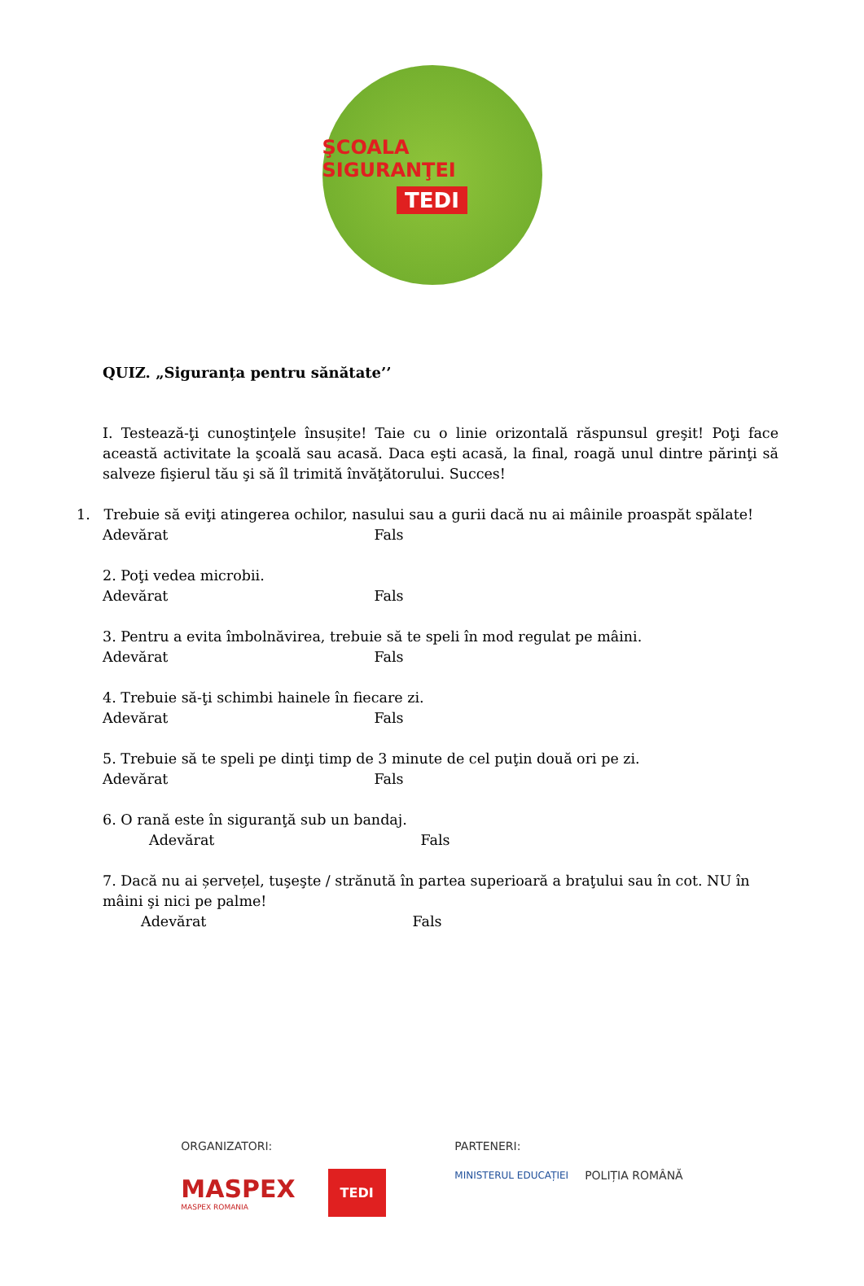ŞCOALA SIGURANŢEI
TEDI
QUIZ. „Siguranța pentru sănătate’’
I. Testează-ţi cunoştinţele însușite! Taie cu o linie orizontală răspunsul greşit! Poţi face această activitate la şcoală sau acasă. Daca eşti acasă, la final, roagă unul dintre părinţi să salveze fişierul tău şi să îl trimită învăţătorului. Succes!
1. Trebuie să eviţi atingerea ochilor, nasului sau a gurii dacă nu ai mâinile proaspăt spălate!
Adevărat Fals
2. Poţi vedea microbii.
Adevărat Fals
3. Pentru a evita îmbolnăvirea, trebuie să te speli în mod regulat pe mâini.
Adevărat Fals
4. Trebuie să-ţi schimbi hainele în fiecare zi.
Adevărat Fals
5. Trebuie să te speli pe dinţi timp de 3 minute de cel puţin două ori pe zi.
Adevărat Fals
6. O rană este în siguranţă sub un bandaj.
Adevărat Fals
7. Dacă nu ai șervețel, tuşeşte / strănută în partea superioară a braţului sau în cot. NU în mâini şi nici pe palme!
Adevărat Fals
ORGANIZATORI:
MASPEX
MASPEX ROMANIA
TEDI
PARTENERI:
MINISTERUL EDUCAȚIEI
POLIȚIA ROMÂNĂ